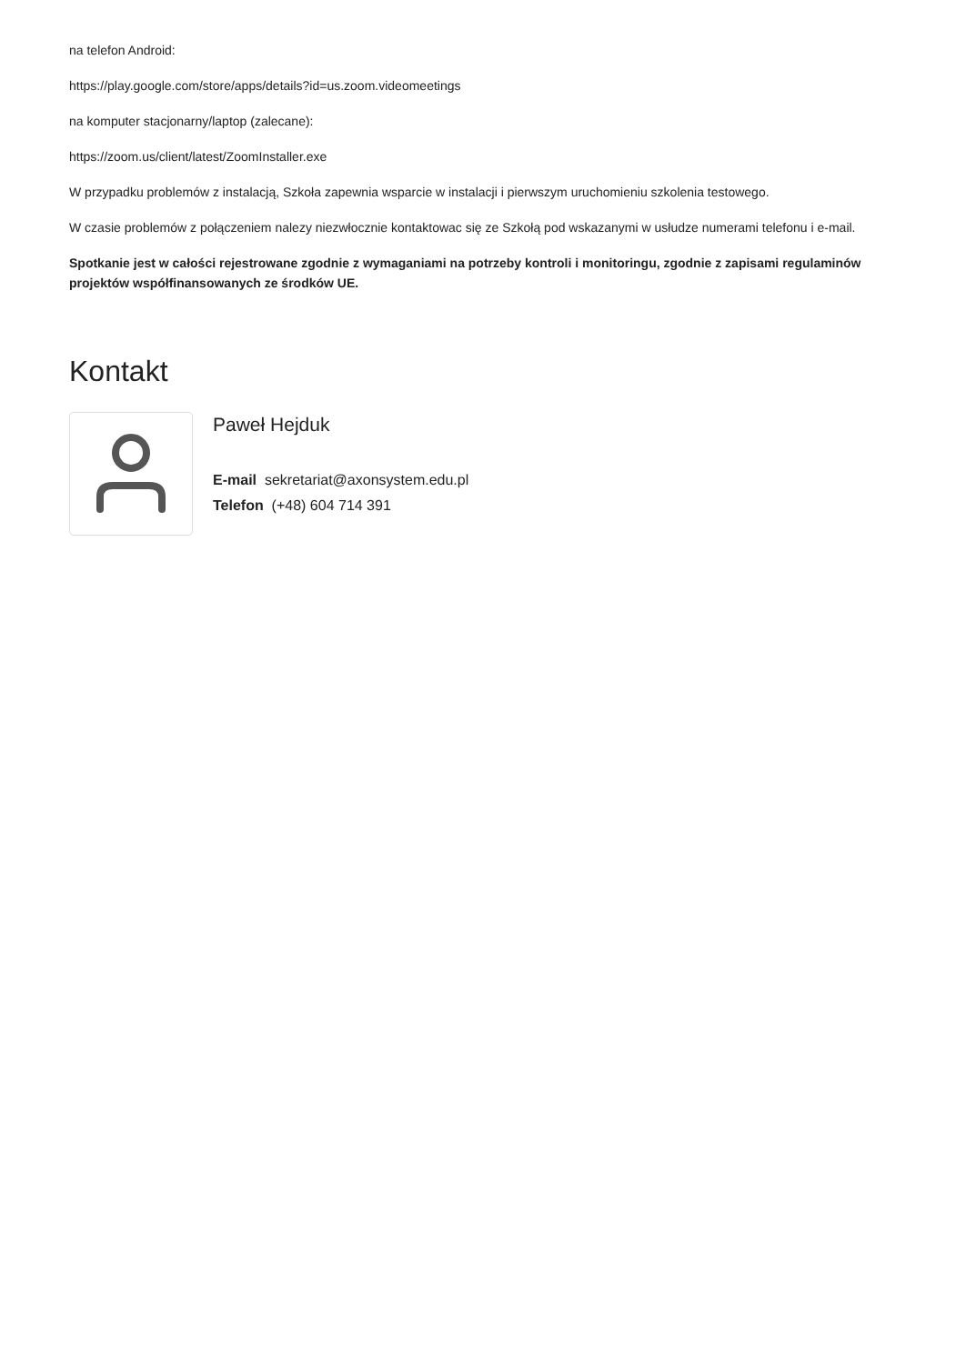na telefon Android:
https://play.google.com/store/apps/details?id=us.zoom.videomeetings
na komputer stacjonarny/laptop (zalecane):
https://zoom.us/client/latest/ZoomInstaller.exe
W przypadku problemów z instalacją, Szkoła zapewnia wsparcie w instalacji i pierwszym uruchomieniu szkolenia testowego.
W czasie problemów z połączeniem nalezy niezwłocznie kontaktowac się ze Szkołą pod wskazanymi w usłudze numerami telefonu i e-mail.
Spotkanie jest w całości rejestrowane zgodnie z wymaganiami na potrzeby kontroli i monitoringu, zgodnie z zapisami regulaminów projektów współfinansowanych ze środków UE.
Kontakt
Paweł Hejduk
E-mail sekretariat@axonsystem.edu.pl
Telefon (+48) 604 714 391